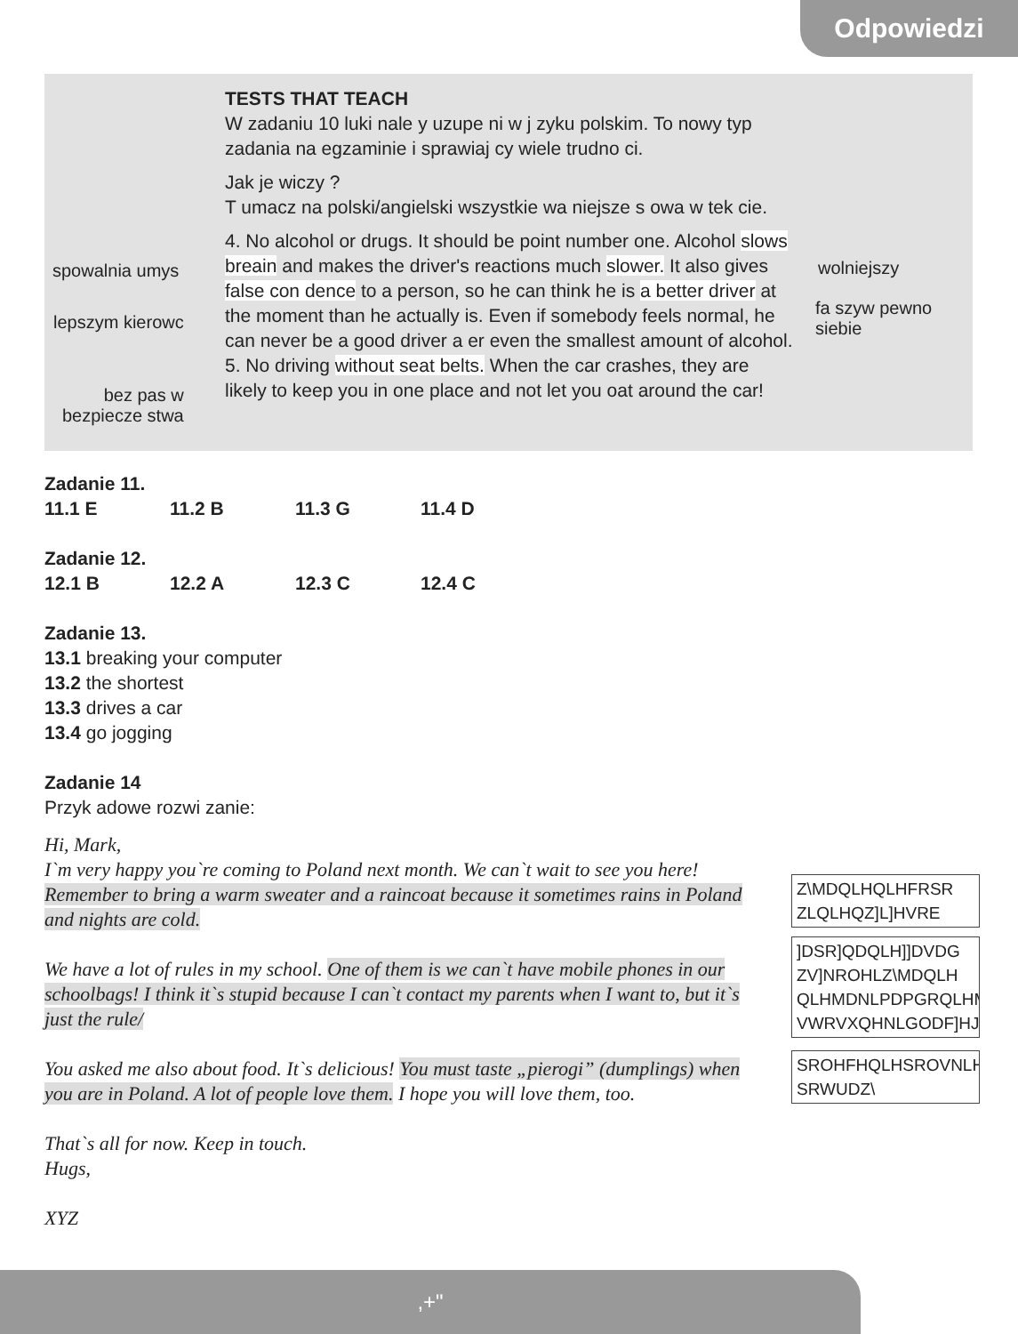Odpowiedzi
TESTS THAT TEACH
W zadaniu 10 luki nale y uzupe ni w j zyku polskim. To nowy typ zadania na egzaminie i sprawiaj cy wiele trudno ci.
Jak je wiczy ?
T umacz na polski/angielski wszystkie wa niejsze s owa w tek cie.
4. No alcohol or drugs. It should be point number one. Alcohol slows breain and makes the driver's reactions much slower. It also gives false con dence to a person, so he can think he is a better driver at the moment than he actually is. Even if somebody feels normal, he can never be a good driver a er even the smallest amount of alcohol.
5. No driving without seat belts. When the car crashes, they are likely to keep you in one place and not let you oat around the car!
spowalnia umys
lepszym kierowc
bez pas w
bezpiecze stwa
wolniejszy
fa szyw pewno
siebie
Zadanie 11.
11.1 E 11.2 B 11.3 G 11.4 D
Zadanie 12.
12.1 B 12.2 A 12.3 C 12.4 C
Zadanie 13.
13.1 breaking your computer
13.2 the shortest
13.3 drives a car
13.4 go jogging
Zadanie 14
Przyk adowe rozwi zanie:
Hi, Mark,
I`m very happy you`re coming to Poland next month. We can`t wait to see you here! Remember to bring a warm sweater and a raincoat because it sometimes rains in Poland and nights are cold.
We have a lot of rules in my school. One of them is we can`t have mobile phones in our schoolbags! I think it`s stupid because I can`t contact my parents when I want to, but it`s just the rule/
You asked me also about food. It`s delicious! You must taste „pierogi” (dumplings) when you are in Poland. A lot of people love them. I hope you will love them, too.
That`s all for now. Keep in touch.
Hugs,
XYZ
Z\MDQLHQLHFRSR
ZLQLHQZ]L]HVRE
]DSR]QDQLH]]DVDG
ZV]NROHLZ\MDQLH
QLHMDNLPDPGRQLHM
VWRVXQHNLGODF]HJ
SROHFHQLHSROVNLH
SRWUDZ\
,+"